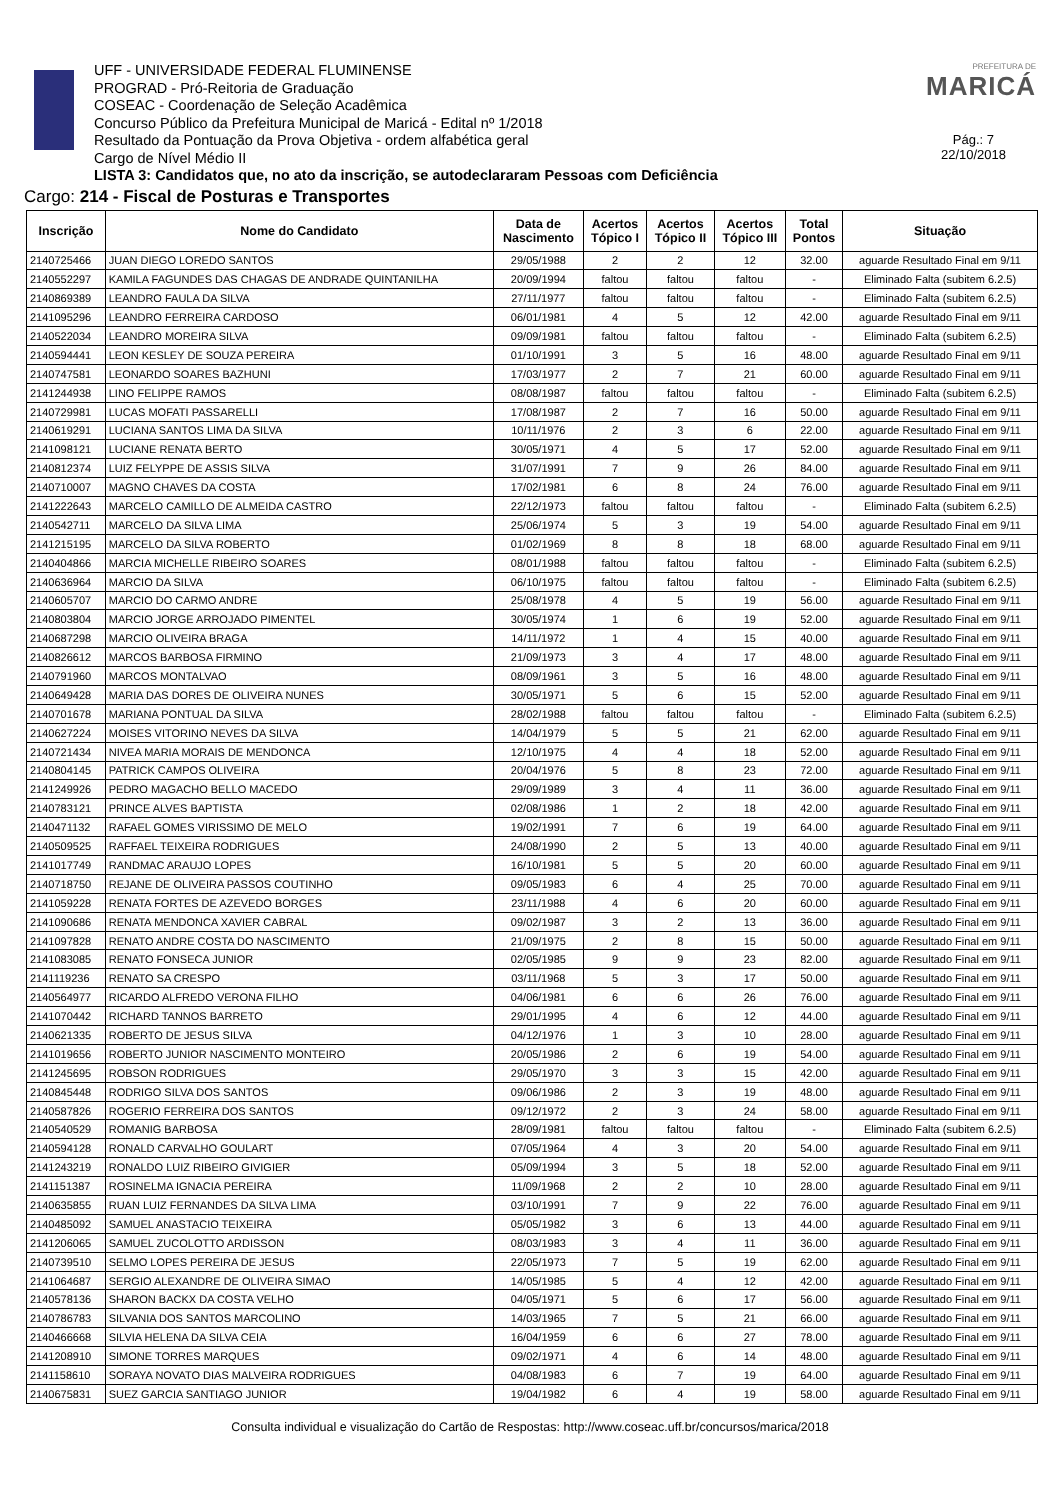UFF - UNIVERSIDADE FEDERAL FLUMINENSE
PROGRAD - Pró-Reitoria de Graduação
COSEAC - Coordenação de Seleção Acadêmica
Concurso Público da Prefeitura Municipal de Maricá - Edital nº 1/2018
Resultado da Pontuação da Prova Objetiva - ordem alfabética geral
Cargo de Nível Médio II
LISTA 3: Candidatos que, no ato da inscrição, se autodeclararam Pessoas com Deficiência
PREFEITURA DE
MARICÁ
Pág.: 7
22/10/2018
Cargo: 214 - Fiscal de Posturas e Transportes
| Inscrição | Nome do Candidato | Data de Nascimento | Acertos Tópico I | Acertos Tópico II | Acertos Tópico III | Total Pontos | Situação |
| --- | --- | --- | --- | --- | --- | --- | --- |
| 2140725466 | JUAN DIEGO LOREDO SANTOS | 29/05/1988 | 2 | 2 | 12 | 32.00 | aguarde Resultado Final em 9/11 |
| 2140552297 | KAMILA FAGUNDES DAS CHAGAS DE ANDRADE QUINTANILHA | 20/09/1994 | faltou | faltou | faltou | - | Eliminado Falta (subitem 6.2.5) |
| 2140869389 | LEANDRO FAULA DA SILVA | 27/11/1977 | faltou | faltou | faltou | - | Eliminado Falta (subitem 6.2.5) |
| 2141095296 | LEANDRO FERREIRA CARDOSO | 06/01/1981 | 4 | 5 | 12 | 42.00 | aguarde Resultado Final em 9/11 |
| 2140522034 | LEANDRO MOREIRA SILVA | 09/09/1981 | faltou | faltou | faltou | - | Eliminado Falta (subitem 6.2.5) |
| 2140594441 | LEON KESLEY DE SOUZA PEREIRA | 01/10/1991 | 3 | 5 | 16 | 48.00 | aguarde Resultado Final em 9/11 |
| 2140747581 | LEONARDO SOARES BAZHUNI | 17/03/1977 | 2 | 7 | 21 | 60.00 | aguarde Resultado Final em 9/11 |
| 2141244938 | LINO FELIPPE RAMOS | 08/08/1987 | faltou | faltou | faltou | - | Eliminado Falta (subitem 6.2.5) |
| 2140729981 | LUCAS MOFATI PASSARELLI | 17/08/1987 | 2 | 7 | 16 | 50.00 | aguarde Resultado Final em 9/11 |
| 2140619291 | LUCIANA SANTOS LIMA DA SILVA | 10/11/1976 | 2 | 3 | 6 | 22.00 | aguarde Resultado Final em 9/11 |
| 2141098121 | LUCIANE RENATA BERTO | 30/05/1971 | 4 | 5 | 17 | 52.00 | aguarde Resultado Final em 9/11 |
| 2140812374 | LUIZ FELYPPE DE ASSIS SILVA | 31/07/1991 | 7 | 9 | 26 | 84.00 | aguarde Resultado Final em 9/11 |
| 2140710007 | MAGNO CHAVES DA COSTA | 17/02/1981 | 6 | 8 | 24 | 76.00 | aguarde Resultado Final em 9/11 |
| 2141222643 | MARCELO CAMILLO DE ALMEIDA CASTRO | 22/12/1973 | faltou | faltou | faltou | - | Eliminado Falta (subitem 6.2.5) |
| 2140542711 | MARCELO DA SILVA LIMA | 25/06/1974 | 5 | 3 | 19 | 54.00 | aguarde Resultado Final em 9/11 |
| 2141215195 | MARCELO DA SILVA ROBERTO | 01/02/1969 | 8 | 8 | 18 | 68.00 | aguarde Resultado Final em 9/11 |
| 2140404866 | MARCIA MICHELLE RIBEIRO SOARES | 08/01/1988 | faltou | faltou | faltou | - | Eliminado Falta (subitem 6.2.5) |
| 2140636964 | MARCIO DA SILVA | 06/10/1975 | faltou | faltou | faltou | - | Eliminado Falta (subitem 6.2.5) |
| 2140605707 | MARCIO DO CARMO ANDRE | 25/08/1978 | 4 | 5 | 19 | 56.00 | aguarde Resultado Final em 9/11 |
| 2140803804 | MARCIO JORGE ARROJADO PIMENTEL | 30/05/1974 | 1 | 6 | 19 | 52.00 | aguarde Resultado Final em 9/11 |
| 2140687298 | MARCIO OLIVEIRA BRAGA | 14/11/1972 | 1 | 4 | 15 | 40.00 | aguarde Resultado Final em 9/11 |
| 2140826612 | MARCOS BARBOSA FIRMINO | 21/09/1973 | 3 | 4 | 17 | 48.00 | aguarde Resultado Final em 9/11 |
| 2140791960 | MARCOS MONTALVAO | 08/09/1961 | 3 | 5 | 16 | 48.00 | aguarde Resultado Final em 9/11 |
| 2140649428 | MARIA DAS DORES DE OLIVEIRA NUNES | 30/05/1971 | 5 | 6 | 15 | 52.00 | aguarde Resultado Final em 9/11 |
| 2140701678 | MARIANA PONTUAL DA SILVA | 28/02/1988 | faltou | faltou | faltou | - | Eliminado Falta (subitem 6.2.5) |
| 2140627224 | MOISES VITORINO NEVES DA SILVA | 14/04/1979 | 5 | 5 | 21 | 62.00 | aguarde Resultado Final em 9/11 |
| 2140721434 | NIVEA MARIA MORAIS DE MENDONCA | 12/10/1975 | 4 | 4 | 18 | 52.00 | aguarde Resultado Final em 9/11 |
| 2140804145 | PATRICK CAMPOS OLIVEIRA | 20/04/1976 | 5 | 8 | 23 | 72.00 | aguarde Resultado Final em 9/11 |
| 2141249926 | PEDRO MAGACHO BELLO MACEDO | 29/09/1989 | 3 | 4 | 11 | 36.00 | aguarde Resultado Final em 9/11 |
| 2140783121 | PRINCE ALVES BAPTISTA | 02/08/1986 | 1 | 2 | 18 | 42.00 | aguarde Resultado Final em 9/11 |
| 2140471132 | RAFAEL GOMES VIRISSIMO DE MELO | 19/02/1991 | 7 | 6 | 19 | 64.00 | aguarde Resultado Final em 9/11 |
| 2140509525 | RAFFAEL TEIXEIRA RODRIGUES | 24/08/1990 | 2 | 5 | 13 | 40.00 | aguarde Resultado Final em 9/11 |
| 2141017749 | RANDMAC ARAUJO LOPES | 16/10/1981 | 5 | 5 | 20 | 60.00 | aguarde Resultado Final em 9/11 |
| 2140718750 | REJANE DE OLIVEIRA PASSOS COUTINHO | 09/05/1983 | 6 | 4 | 25 | 70.00 | aguarde Resultado Final em 9/11 |
| 2141059228 | RENATA FORTES DE AZEVEDO BORGES | 23/11/1988 | 4 | 6 | 20 | 60.00 | aguarde Resultado Final em 9/11 |
| 2141090686 | RENATA MENDONCA XAVIER CABRAL | 09/02/1987 | 3 | 2 | 13 | 36.00 | aguarde Resultado Final em 9/11 |
| 2141097828 | RENATO ANDRE COSTA DO NASCIMENTO | 21/09/1975 | 2 | 8 | 15 | 50.00 | aguarde Resultado Final em 9/11 |
| 2141083085 | RENATO FONSECA JUNIOR | 02/05/1985 | 9 | 9 | 23 | 82.00 | aguarde Resultado Final em 9/11 |
| 2141119236 | RENATO SA CRESPO | 03/11/1968 | 5 | 3 | 17 | 50.00 | aguarde Resultado Final em 9/11 |
| 2140564977 | RICARDO ALFREDO VERONA FILHO | 04/06/1981 | 6 | 6 | 26 | 76.00 | aguarde Resultado Final em 9/11 |
| 2141070442 | RICHARD TANNOS BARRETO | 29/01/1995 | 4 | 6 | 12 | 44.00 | aguarde Resultado Final em 9/11 |
| 2140621335 | ROBERTO DE JESUS SILVA | 04/12/1976 | 1 | 3 | 10 | 28.00 | aguarde Resultado Final em 9/11 |
| 2141019656 | ROBERTO JUNIOR NASCIMENTO MONTEIRO | 20/05/1986 | 2 | 6 | 19 | 54.00 | aguarde Resultado Final em 9/11 |
| 2141245695 | ROBSON RODRIGUES | 29/05/1970 | 3 | 3 | 15 | 42.00 | aguarde Resultado Final em 9/11 |
| 2140845448 | RODRIGO SILVA DOS SANTOS | 09/06/1986 | 2 | 3 | 19 | 48.00 | aguarde Resultado Final em 9/11 |
| 2140587826 | ROGERIO FERREIRA DOS SANTOS | 09/12/1972 | 2 | 3 | 24 | 58.00 | aguarde Resultado Final em 9/11 |
| 2140540529 | ROMANIG BARBOSA | 28/09/1981 | faltou | faltou | faltou | - | Eliminado Falta (subitem 6.2.5) |
| 2140594128 | RONALD CARVALHO GOULART | 07/05/1964 | 4 | 3 | 20 | 54.00 | aguarde Resultado Final em 9/11 |
| 2141243219 | RONALDO LUIZ RIBEIRO GIVIGIER | 05/09/1994 | 3 | 5 | 18 | 52.00 | aguarde Resultado Final em 9/11 |
| 2141151387 | ROSINELMA IGNACIA PEREIRA | 11/09/1968 | 2 | 2 | 10 | 28.00 | aguarde Resultado Final em 9/11 |
| 2140635855 | RUAN LUIZ FERNANDES DA SILVA LIMA | 03/10/1991 | 7 | 9 | 22 | 76.00 | aguarde Resultado Final em 9/11 |
| 2140485092 | SAMUEL ANASTACIO TEIXEIRA | 05/05/1982 | 3 | 6 | 13 | 44.00 | aguarde Resultado Final em 9/11 |
| 2141206065 | SAMUEL ZUCOLOTTO ARDISSON | 08/03/1983 | 3 | 4 | 11 | 36.00 | aguarde Resultado Final em 9/11 |
| 2140739510 | SELMO LOPES PEREIRA DE JESUS | 22/05/1973 | 7 | 5 | 19 | 62.00 | aguarde Resultado Final em 9/11 |
| 2141064687 | SERGIO ALEXANDRE DE OLIVEIRA SIMAO | 14/05/1985 | 5 | 4 | 12 | 42.00 | aguarde Resultado Final em 9/11 |
| 2140578136 | SHARON BACKX DA COSTA VELHO | 04/05/1971 | 5 | 6 | 17 | 56.00 | aguarde Resultado Final em 9/11 |
| 2140786783 | SILVANIA DOS SANTOS MARCOLINO | 14/03/1965 | 7 | 5 | 21 | 66.00 | aguarde Resultado Final em 9/11 |
| 2140466668 | SILVIA HELENA DA SILVA CEIA | 16/04/1959 | 6 | 6 | 27 | 78.00 | aguarde Resultado Final em 9/11 |
| 2141208910 | SIMONE TORRES MARQUES | 09/02/1971 | 4 | 6 | 14 | 48.00 | aguarde Resultado Final em 9/11 |
| 2141158610 | SORAYA NOVATO DIAS MALVEIRA RODRIGUES | 04/08/1983 | 6 | 7 | 19 | 64.00 | aguarde Resultado Final em 9/11 |
| 2140675831 | SUEZ GARCIA SANTIAGO JUNIOR | 19/04/1982 | 6 | 4 | 19 | 58.00 | aguarde Resultado Final em 9/11 |
Consulta individual e visualização do Cartão de Respostas: http://www.coseac.uff.br/concursos/marica/2018